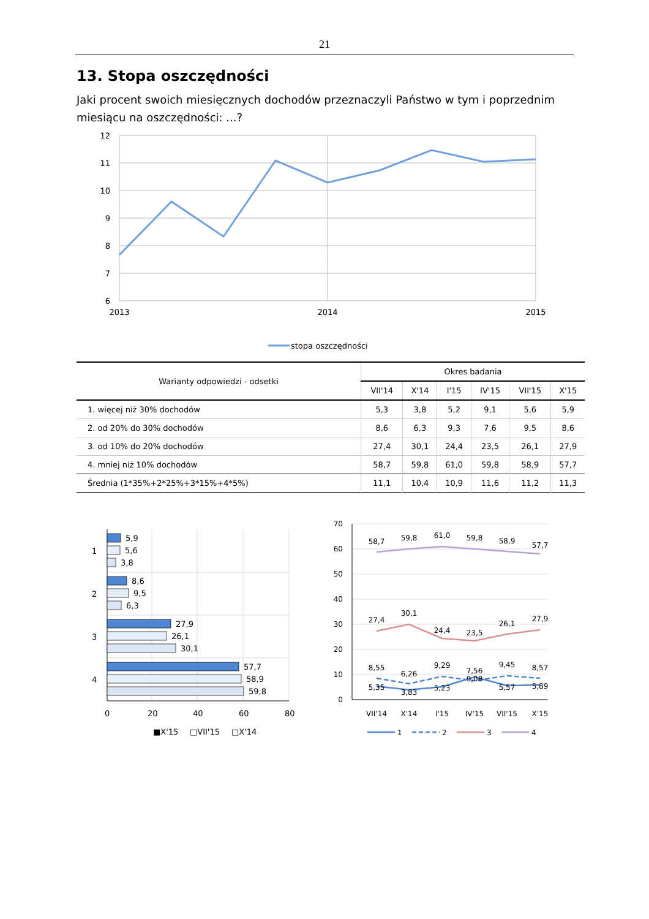21
13. Stopa oszczędności
Jaki procent swoich miesięcznych dochodów przeznaczyli Państwo w tym i poprzednim miesiącu na oszczędności: ...?
12
11
10
9
8
7
6
2013
2014
2015
stopa oszczędności
| Warianty odpowiedzi - odsetki | Okres badania | | | | | |
| --- | --- | --- | --- | --- | --- | --- |
| | VII'14 | X'14 | I'15 | IV'15 | VII'15 | X'15 |
| 1. więcej niż 30% dochodów | 5,3 | 3,8 | 5,2 | 9,1 | 5,6 | 5,9 |
| 2. od 20% do 30% dochodów | 8,6 | 6,3 | 9,3 | 7,6 | 9,5 | 8,6 |
| 3. od 10% do 20% dochodów | 27,4 | 30,1 | 24,4 | 23,5 | 26,1 | 27,9 |
| 4. mniej niż 10% dochodów | 58,7 | 59,8 | 61,0 | 59,8 | 58,9 | 57,7 |
| Średnia (1*35%+2*25%+3*15%+4*5%) | 11,1 | 10,4 | 10,9 | 11,6 | 11,2 | 11,3 |
5,9
5,6
3,8
8,6
9,5
6,3
27,9
26,1
30,1
57,7
58,9
59,8
1
2
3
4
0
20
40
60
80
■X'15
□VII'15
□X'14
70
60
50
40
30
20
10
0
58,7
59,8
61,0
59,8
58,9
57,7
27,4
30,1
24,4
23,5
26,1
27,9
8,55
6,26
9,29
7,56
9,45
8,57
5,35
3,83
5,23
9,08
5,57
5,89
VII'14
X'14
I'15
IV'15
VII'15
X'15
1
2
3
4